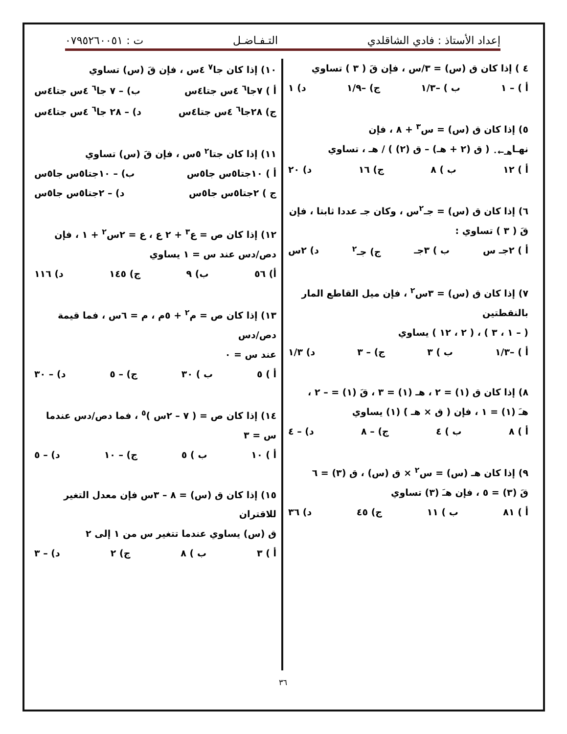إعداد الأستاذ : فادي الشاقلدي التـفـاضـل ت : ٠٧٩٥٢٦٠٠٥١
٤ ) إذا كان ق (س) = ٣/س ، فإن قَ ( ٣ ) تساوي
أ ) – ١ ب ) –١/٣ ج) –١/٩ د) ١
٥) إذا كان ق (س) = س<sup>٣</sup> + ٨ ، فإن
نهـا<sub>هـ←٠</sub> ( ق (٢ + هـ) – ق (٢) ) / هـ ، تساوي
أ ) ١٢ ب ) ٨ ج) ١٦ د) ٢٠
٦) إذا كان ق (س) = جـ<sup>٢</sup>س ، وكان جـ عددا ثابتا ، فإن
قَ ( ٣ ) تساوي :
أ ) ٢جـ س ب ) ٣جـ ج) جـ<sup>٢</sup> د) ٢س
٧) إذا كان ق (س) = ٣س<sup>٢</sup> ، فإن ميل القاطع المار بالنقطتين
( – ١ ، ٣ ) ، ( ٢ ، ١٢ ) يساوي
أ ) –١/٣ ب ) ٣ ج) – ٣ د) ١/٣
٨) إذا كان ق (١) = ٢ ، هـ (١) = ٣ ، قَ (١) = – ٢ ،
هـَ (١) = ١ ، فإن ( ق × هـ )َ (١) يساوي
أ ) ٨ ب ) ٤ ج) – ٨ د) – ٤
٩) إذا كان هـ (س) = س<sup>٢</sup> × ق (س) ، ق (٣) = ٦
قَ (٣) = ٥ ، فإن هـَ (٣) تساوي
أ ) ٨١ ب ) ١١ ج) ٤٥ د) ٣٦
١٠) إذا كان جا<sup>٧</sup> ٤س ، فإن قَ (س) تساوي
أ ) ٧جا<sup>٦</sup> ٤س جتا٤س ب) – ٧ جا<sup>٦</sup> ٤س جتا٤س
ج) ٢٨جا<sup>٦</sup> ٤س جتا٤س د) – ٢٨ جا<sup>٦</sup> ٤س جتا٤س
١١) إذا كان جتا<sup>٢</sup> ٥س ، فإن قَ (س) تساوي
أ ) ١٠جتا٥س جا٥س ب) – ١٠جتا٥س جا٥س
ج ) ٢جتا٥س جا٥س د) – ٢جتا٥س جا٥س
١٢) إذا كان ص = ع<sup>٣</sup> + ٢ ع ، ع = ٢س<sup>٢</sup> + ١ ، فإن
دص/دس عند س = ١ يساوي
أ) ٥٦ ب) ٩ ج) ١٤٥ د) ١١٦
١٣) إذا كان ص = م<sup>٢</sup> + ٥م ، م = ٦س ، فما قيمة دص/دس
عند س = ٠
أ ) ٥ ب ) ٣٠ ج) – ٥ د) – ٣٠
١٤) إذا كان ص = ( ٧ – ٢س )<sup>٥</sup> ، فما دص/دس عندما س = ٣
أ ) ١٠ ب ) ٥ ج) – ١٠ د) – ٥
١٥) إذا كان ق (س) = ٨ – ٣س فإن معدل التغير للاقتران
ق (س) يساوي عندما تتغير س من ١ إلى ٢
أ ) ٣ ب ) ٨ ج) ٢ د) – ٣
٣٦